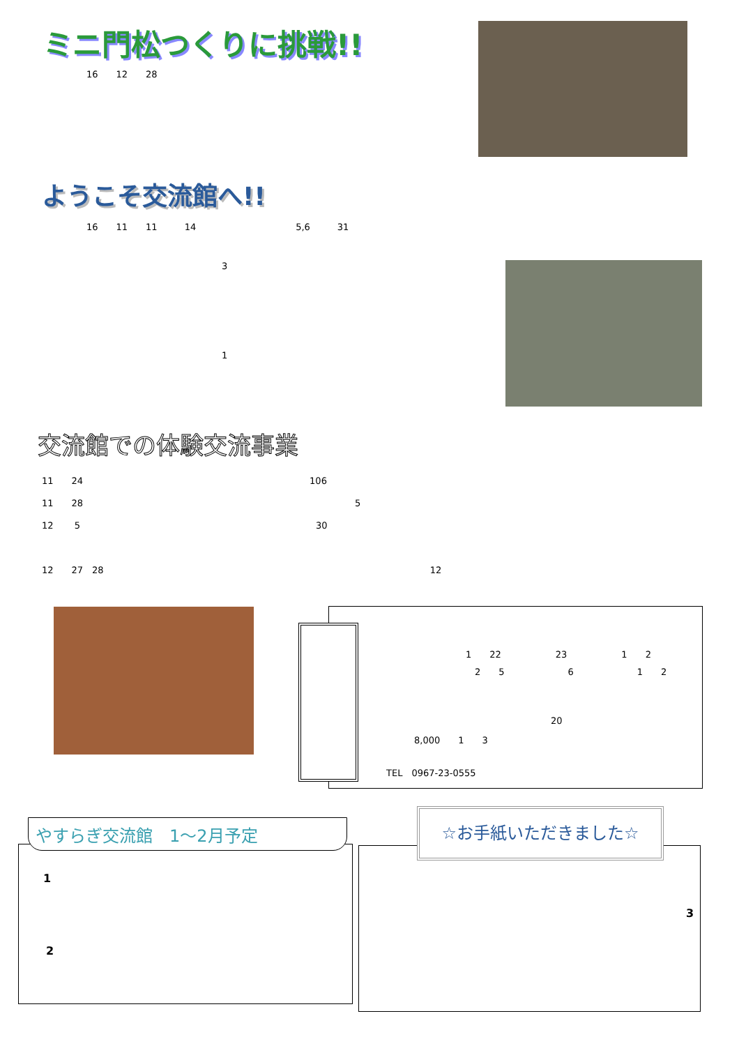ミニ門松つくりに挑戦!!
16　　12　　28
ようこそ交流館へ!!
16　　11　　11　　　14　　　　　　　　　　　5,6　　　31
3
1
交流館での体験交流事業
11　　24　　　　　　　　　　　　　　　　　　　　　　　　　106
11　　28　　　　　　　　　　　　　　　　　　　　　　　　　　　　　　5
12　　 5　　　　　　　　　　　　　　　　　　　　　　　　　　30
12　　27　28　　　　　　　　　　　　　　　　　　　　　　　　　　　　　　　　　　　　12
1　　22　　　　　　23　　　　　　1　　2
　2　　5　　　　　　　6　　　　　　　1　　2
20
8,000　　1　　3
TEL　0967-23-0555
やすらぎ交流館　1～2月予定
1
2
☆お手紙いただきました☆
3